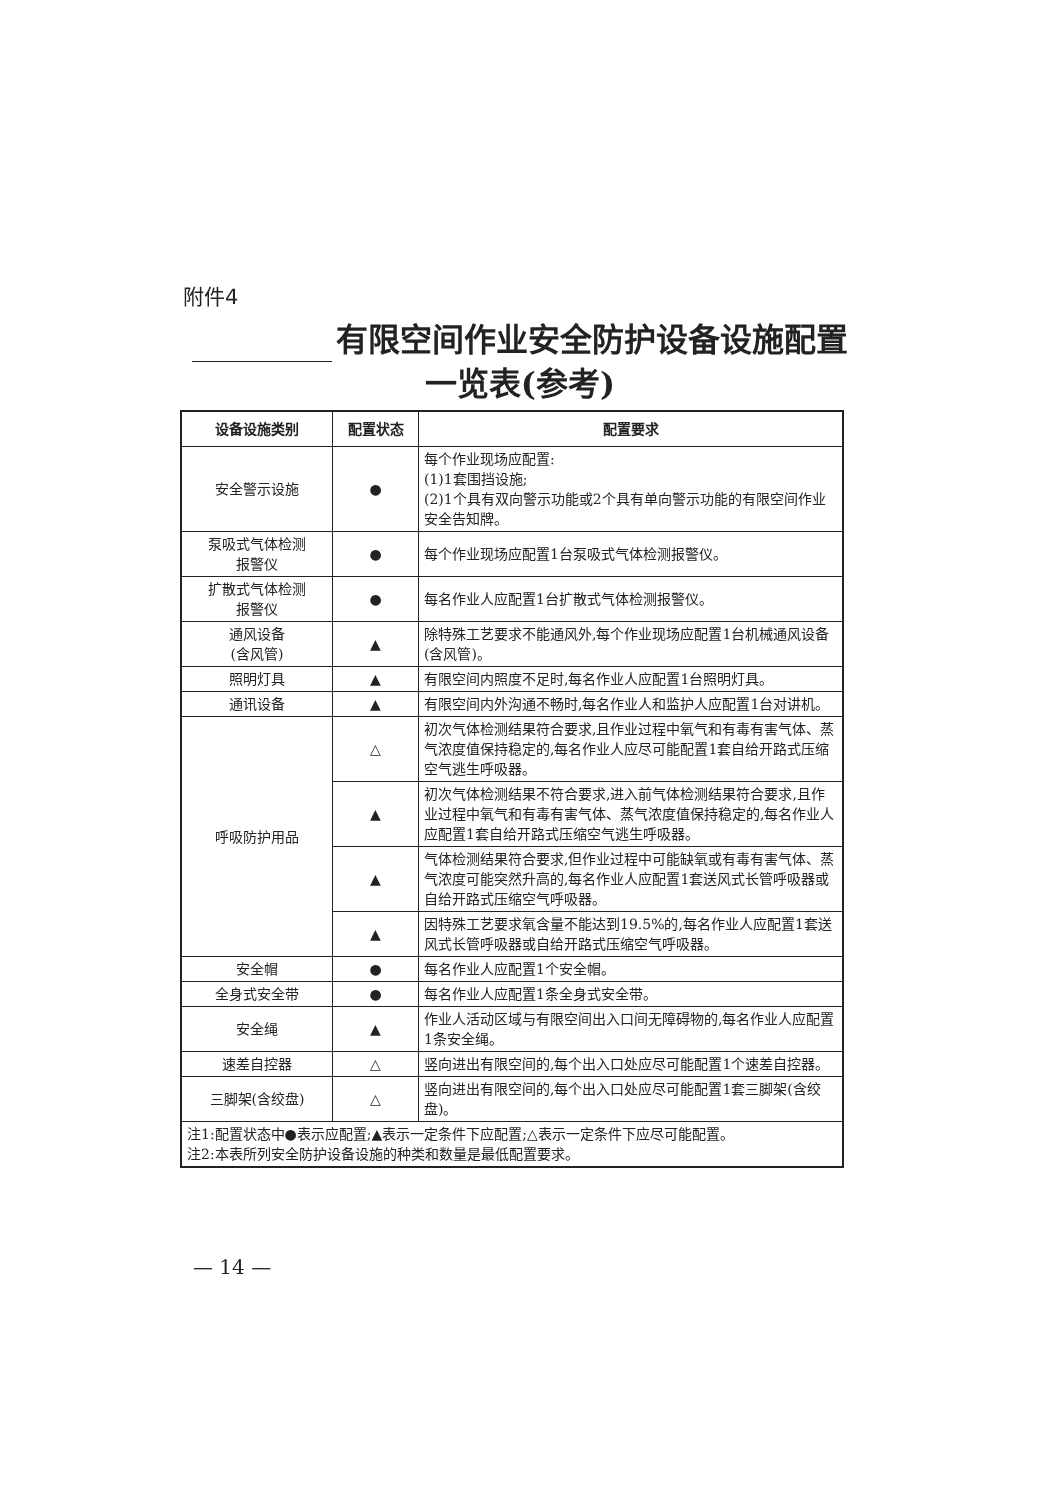附件4
有限空间作业安全防护设备设施配置
一览表(参考)
| 设备设施类别 | 配置状态 | 配置要求 |
| --- | --- | --- |
| 安全警示设施 | ● | 每个作业现场应配置: (1)1套围挡设施; (2)1个具有双向警示功能或2个具有单向警示功能的有限空间作业安全告知牌。 |
| 泵吸式气体检测 报警仪 | ● | 每个作业现场应配置1台泵吸式气体检测报警仪。 |
| 扩散式气体检测 报警仪 | ● | 每名作业人应配置1台扩散式气体检测报警仪。 |
| 通风设备 (含风管) | ▲ | 除特殊工艺要求不能通风外,每个作业现场应配置1台机械通风设备(含风管)。 |
| 照明灯具 | ▲ | 有限空间内照度不足时,每名作业人应配置1台照明灯具。 |
| 通讯设备 | ▲ | 有限空间内外沟通不畅时,每名作业人和监护人应配置1台对讲机。 |
| 呼吸防护用品 | △ | 初次气体检测结果符合要求,且作业过程中氧气和有毒有害气体、蒸气浓度值保持稳定的,每名作业人应尽可能配置1套自给开路式压缩空气逃生呼吸器。 |
| | ▲ | 初次气体检测结果不符合要求,进入前气体检测结果符合要求,且作业过程中氧气和有毒有害气体、蒸气浓度值保持稳定的,每名作业人应配置1套自给开路式压缩空气逃生呼吸器。 |
| | ▲ | 气体检测结果符合要求,但作业过程中可能缺氧或有毒有害气体、蒸气浓度可能突然升高的,每名作业人应配置1套送风式长管呼吸器或自给开路式压缩空气呼吸器。 |
| | ▲ | 因特殊工艺要求氧含量不能达到19.5%的,每名作业人应配置1套送风式长管呼吸器或自给开路式压缩空气呼吸器。 |
| 安全帽 | ● | 每名作业人应配置1个安全帽。 |
| 全身式安全带 | ● | 每名作业人应配置1条全身式安全带。 |
| 安全绳 | ▲ | 作业人活动区域与有限空间出入口间无障碍物的,每名作业人应配置1条安全绳。 |
| 速差自控器 | △ | 竖向进出有限空间的,每个出入口处应尽可能配置1个速差自控器。 |
| 三脚架(含绞盘) | △ | 竖向进出有限空间的,每个出入口处应尽可能配置1套三脚架(含绞盘)。 |
| 注1:配置状态中●表示应配置;▲表示一定条件下应配置;△表示一定条件下应尽可能配置。 注2:本表所列安全防护设备设施的种类和数量是最低配置要求。 | | |
— 14 —